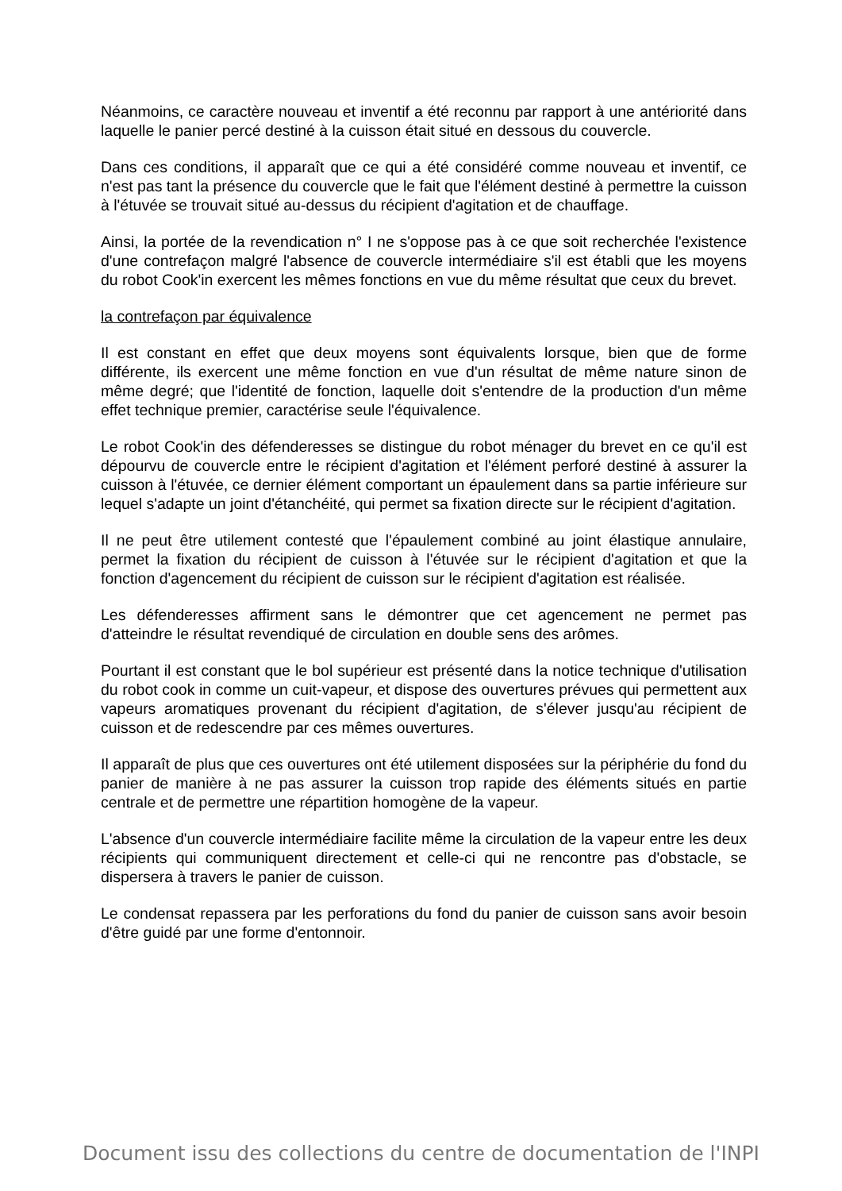Néanmoins, ce caractère nouveau et inventif a été reconnu par rapport à une antériorité dans laquelle le panier percé destiné à la cuisson était situé en dessous du couvercle.
Dans ces conditions, il apparaît que ce qui a été considéré comme nouveau et inventif, ce n'est pas tant la présence du couvercle que le fait que l'élément destiné à permettre la cuisson à l'étuvée se trouvait situé au-dessus du récipient d'agitation et de chauffage.
Ainsi, la portée de la revendication n° I ne s'oppose pas à ce que soit recherchée l'existence d'une contrefaçon malgré l'absence de couvercle intermédiaire s'il est établi que les moyens du robot Cook'in exercent les mêmes fonctions en vue du même résultat que ceux du brevet.
la contrefaçon par équivalence
Il est constant en effet que deux moyens sont équivalents lorsque, bien que de forme différente, ils exercent une même fonction en vue d'un résultat de même nature sinon de même degré; que l'identité de fonction, laquelle doit s'entendre de la production d'un même effet technique premier, caractérise seule l'équivalence.
Le robot Cook'in des défenderesses se distingue du robot ménager du brevet en ce qu'il est dépourvu de couvercle entre le récipient d'agitation et l'élément perforé destiné à assurer la cuisson à l'étuvée, ce dernier élément comportant un épaulement dans sa partie inférieure sur lequel s'adapte un joint d'étanchéité, qui permet sa fixation directe sur le récipient d'agitation.
Il ne peut être utilement contesté que l'épaulement combiné au joint élastique annulaire, permet la fixation du récipient de cuisson à l'étuvée sur le récipient d'agitation et que la fonction d'agencement du récipient de cuisson sur le récipient d'agitation est réalisée.
Les défenderesses affirment sans le démontrer que cet agencement ne permet pas d'atteindre le résultat revendiqué de circulation en double sens des arômes.
Pourtant il est constant que le bol supérieur est présenté dans la notice technique d'utilisation du robot cook in comme un cuit-vapeur, et dispose des ouvertures prévues qui permettent aux vapeurs aromatiques provenant du récipient d'agitation, de s'élever jusqu'au récipient de cuisson et de redescendre par ces mêmes ouvertures.
Il apparaît de plus que ces ouvertures ont été utilement disposées sur la périphérie du fond du panier de manière à ne pas assurer la cuisson trop rapide des éléments situés en partie centrale et de permettre une répartition homogène de la vapeur.
L'absence d'un couvercle intermédiaire facilite même la circulation de la vapeur entre les deux récipients qui communiquent directement et celle-ci qui ne rencontre pas d'obstacle, se dispersera à travers le panier de cuisson.
Le condensat repassera par les perforations du fond du panier de cuisson sans avoir besoin d'être guidé par une forme d'entonnoir.
Document issu des collections du centre de documentation de l'INPI